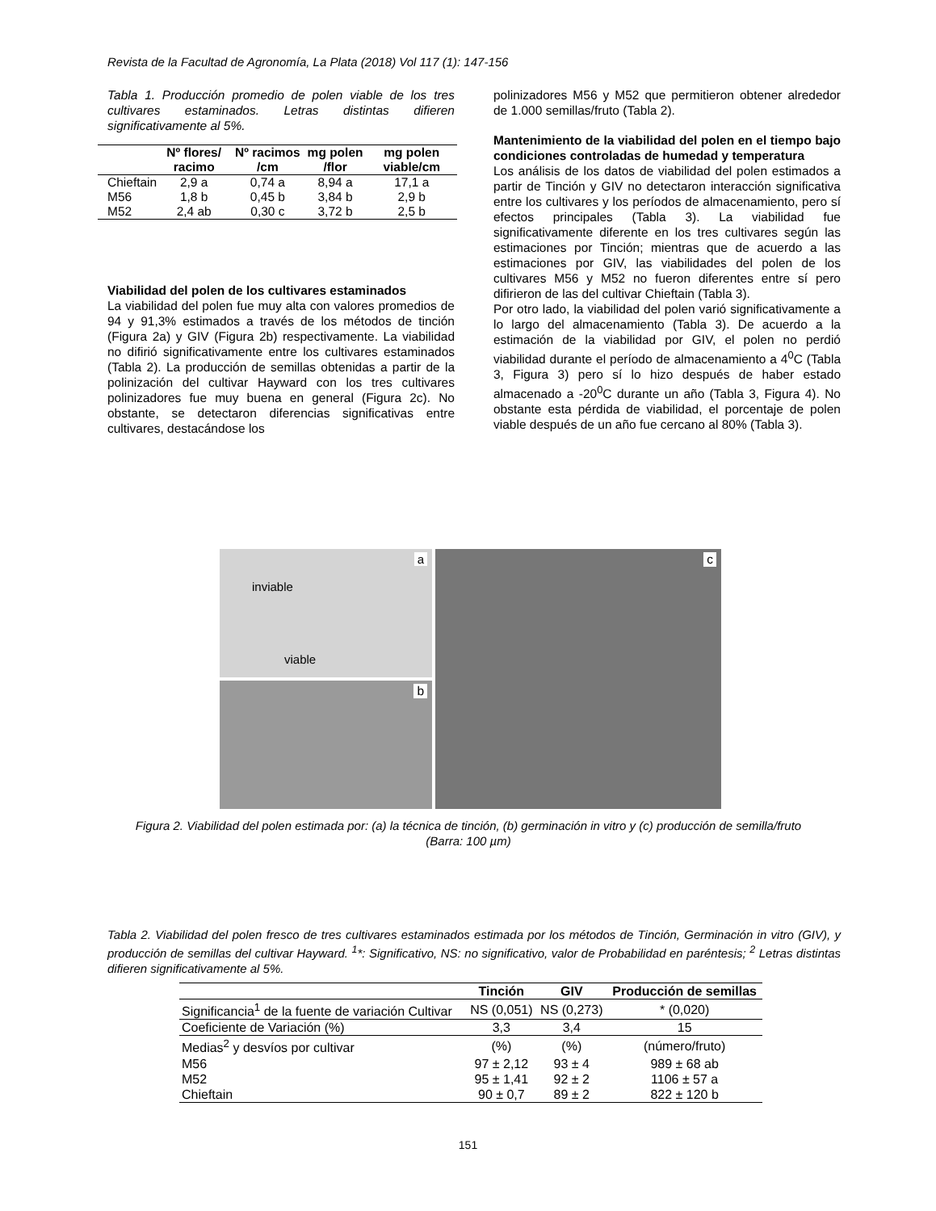Revista de la Facultad de Agronomía, La Plata (2018) Vol 117 (1): 147-156
Tabla 1. Producción promedio de polen viable de los tres cultivares estaminados. Letras distintas difieren significativamente al 5%.
| | Nº flores/ racimo | Nº racimos /cm | mg polen /flor | mg polen viable/cm |
| --- | --- | --- | --- | --- |
| Chieftain | 2,9 a | 0,74 a | 8,94 a | 17,1 a |
| M56 | 1,8 b | 0,45 b | 3,84 b | 2,9 b |
| M52 | 2,4 ab | 0,30 c | 3,72 b | 2,5 b |
Viabilidad del polen de los cultivares estaminados
La viabilidad del polen fue muy alta con valores promedios de 94 y 91,3% estimados a través de los métodos de tinción (Figura 2a) y GIV (Figura 2b) respectivamente. La viabilidad no difirió significativamente entre los cultivares estaminados (Tabla 2). La producción de semillas obtenidas a partir de la polinización del cultivar Hayward con los tres cultivares polinizadores fue muy buena en general (Figura 2c). No obstante, se detectaron diferencias significativas entre cultivares, destacándose los
polinizadores M56 y M52 que permitieron obtener alrededor de 1.000 semillas/fruto (Tabla 2).
Mantenimiento de la viabilidad del polen en el tiempo bajo condiciones controladas de humedad y temperatura
Los análisis de los datos de viabilidad del polen estimados a partir de Tinción y GIV no detectaron interacción significativa entre los cultivares y los períodos de almacenamiento, pero sí efectos principales (Tabla 3). La viabilidad fue significativamente diferente en los tres cultivares según las estimaciones por Tinción; mientras que de acuerdo a las estimaciones por GIV, las viabilidades del polen de los cultivares M56 y M52 no fueron diferentes entre sí pero difirieron de las del cultivar Chieftain (Tabla 3).
Por otro lado, la viabilidad del polen varió significativamente a lo largo del almacenamiento (Tabla 3). De acuerdo a la estimación de la viabilidad por GIV, el polen no perdió viabilidad durante el período de almacenamiento a 4<sup>0</sup>C (Tabla 3, Figura 3) pero sí lo hizo después de haber estado almacenado a -20<sup>0</sup>C durante un año (Tabla 3, Figura 4). No obstante esta pérdida de viabilidad, el porcentaje de polen viable después de un año fue cercano al 80% (Tabla 3).
inviable
viable
a
b
c
Figura 2. Viabilidad del polen estimada por: (a) la técnica de tinción, (b) germinación in vitro y (c) producción de semilla/fruto (Barra: 100 µm)
Tabla 2. Viabilidad del polen fresco de tres cultivares estaminados estimada por los métodos de Tinción, Germinación in vitro (GIV), y producción de semillas del cultivar Hayward. <sup>1</sup>*: Significativo, NS: no significativo, valor de Probabilidad en paréntesis; <sup>2</sup> Letras distintas difieren significativamente al 5%.
| | Tinción | GIV | Producción de semillas |
| --- | --- | --- | --- |
| Significancia<sup>1</sup> de la fuente de variación Cultivar | NS (0,051) | NS (0,273) | * (0,020) |
| Coeficiente de Variación (%) | 3,3 | 3,4 | 15 |
| Medias<sup>2</sup> y desvíos por cultivar | (%) | (%) | (número/fruto) |
| M56 | 97 ± 2,12 | 93 ± 4 | 989 ± 68 ab |
| M52 | 95 ± 1,41 | 92 ± 2 | 1106 ± 57 a |
| Chieftain | 90 ± 0,7 | 89 ± 2 | 822 ± 120 b |
151